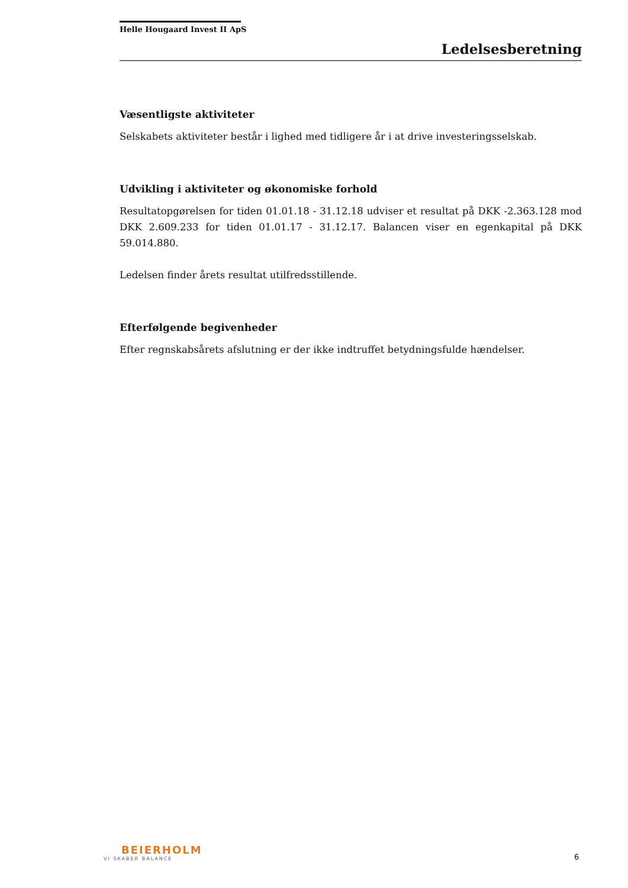Helle Hougaard Invest II ApS
Ledelsesberetning
Væsentligste aktiviteter
Selskabets aktiviteter består i lighed med tidligere år i at drive investeringsselskab.
Udvikling i aktiviteter og økonomiske forhold
Resultatopgørelsen for tiden 01.01.18 - 31.12.18 udviser et resultat på DKK -2.363.128 mod DKK 2.609.233 for tiden 01.01.17 - 31.12.17. Balancen viser en egenkapital på DKK 59.014.880.
Ledelsen finder årets resultat utilfredsstillende.
Efterfølgende begivenheder
Efter regnskabsårets afslutning er der ikke indtruffet betydningsfulde hændelser.
BEIERHOLM
VI SKABER BALANCE
6